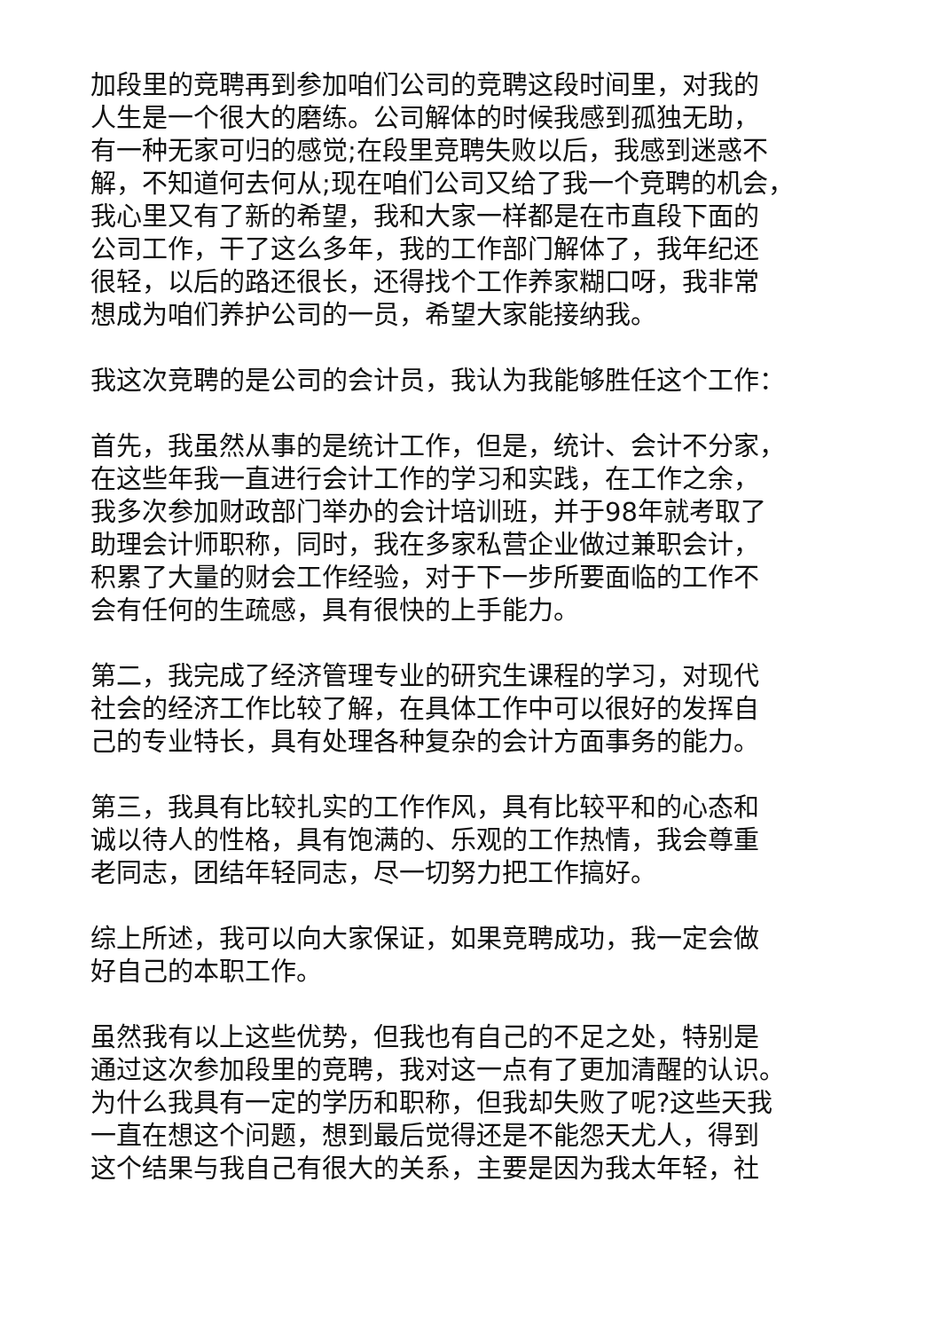加段里的竞聘再到参加咱们公司的竞聘这段时间里，对我的
人生是一个很大的磨练。公司解体的时候我感到孤独无助，
有一种无家可归的感觉;在段里竞聘失败以后，我感到迷惑不
解，不知道何去何从;现在咱们公司又给了我一个竞聘的机会，
我心里又有了新的希望，我和大家一样都是在市直段下面的
公司工作，干了这么多年，我的工作部门解体了，我年纪还
很轻，以后的路还很长，还得找个工作养家糊口呀，我非常
想成为咱们养护公司的一员，希望大家能接纳我。
我这次竞聘的是公司的会计员，我认为我能够胜任这个工作：
首先，我虽然从事的是统计工作，但是，统计、会计不分家，
在这些年我一直进行会计工作的学习和实践，在工作之余，
我多次参加财政部门举办的会计培训班，并于98年就考取了
助理会计师职称，同时，我在多家私营企业做过兼职会计，
积累了大量的财会工作经验，对于下一步所要面临的工作不
会有任何的生疏感，具有很快的上手能力。
第二，我完成了经济管理专业的研究生课程的学习，对现代
社会的经济工作比较了解，在具体工作中可以很好的发挥自
己的专业特长，具有处理各种复杂的会计方面事务的能力。
第三，我具有比较扎实的工作作风，具有比较平和的心态和
诚以待人的性格，具有饱满的、乐观的工作热情，我会尊重
老同志，团结年轻同志，尽一切努力把工作搞好。
综上所述，我可以向大家保证，如果竞聘成功，我一定会做
好自己的本职工作。
虽然我有以上这些优势，但我也有自己的不足之处，特别是
通过这次参加段里的竞聘，我对这一点有了更加清醒的认识。
为什么我具有一定的学历和职称，但我却失败了呢?这些天我
一直在想这个问题，想到最后觉得还是不能怨天尤人，得到
这个结果与我自己有很大的关系，主要是因为我太年轻，社